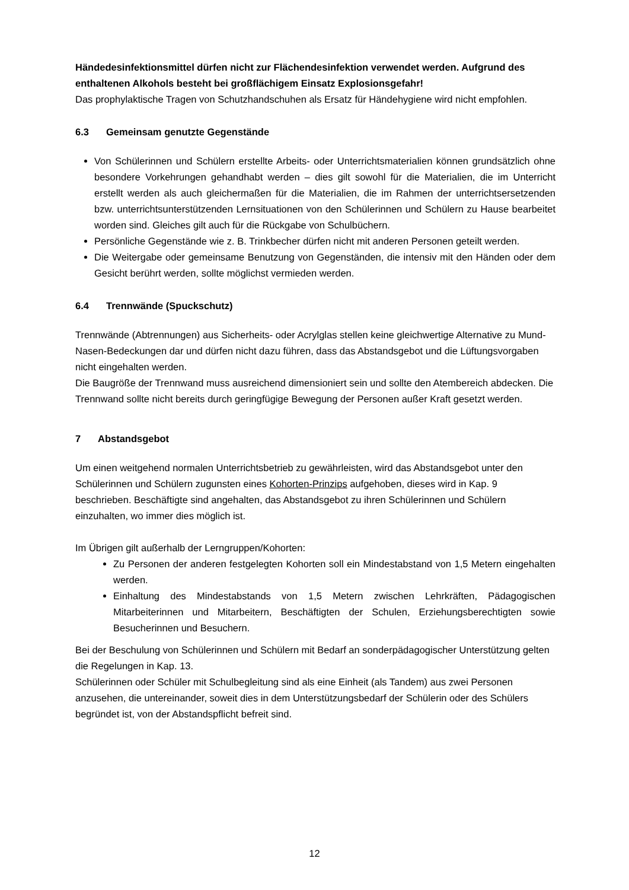Händedesinfektionsmittel dürfen nicht zur Flächendesinfektion verwendet werden. Aufgrund des enthaltenen Alkohols besteht bei großflächigem Einsatz Explosionsgefahr!
Das prophylaktische Tragen von Schutzhandschuhen als Ersatz für Händehygiene wird nicht empfohlen.
6.3 Gemeinsam genutzte Gegenstände
Von Schülerinnen und Schülern erstellte Arbeits- oder Unterrichtsmaterialien können grundsätzlich ohne besondere Vorkehrungen gehandhabt werden – dies gilt sowohl für die Materialien, die im Unterricht erstellt werden als auch gleichermaßen für die Materialien, die im Rahmen der unterrichtsersetzenden bzw. unterrichtsunterstützenden Lernsituationen von den Schülerinnen und Schülern zu Hause bearbeitet worden sind. Gleiches gilt auch für die Rückgabe von Schulbüchern.
Persönliche Gegenstände wie z. B. Trinkbecher dürfen nicht mit anderen Personen geteilt werden.
Die Weitergabe oder gemeinsame Benutzung von Gegenständen, die intensiv mit den Händen oder dem Gesicht berührt werden, sollte möglichst vermieden werden.
6.4 Trennwände (Spuckschutz)
Trennwände (Abtrennungen) aus Sicherheits- oder Acrylglas stellen keine gleichwertige Alternative zu Mund-Nasen-Bedeckungen dar und dürfen nicht dazu führen, dass das Abstandsgebot und die Lüftungsvorgaben nicht eingehalten werden.
Die Baugröße der Trennwand muss ausreichend dimensioniert sein und sollte den Atembereich abdecken. Die Trennwand sollte nicht bereits durch geringfügige Bewegung der Personen außer Kraft gesetzt werden.
7 Abstandsgebot
Um einen weitgehend normalen Unterrichtsbetrieb zu gewährleisten, wird das Abstandsgebot unter den Schülerinnen und Schülern zugunsten eines Kohorten-Prinzips aufgehoben, dieses wird in Kap. 9 beschrieben. Beschäftigte sind angehalten, das Abstandsgebot zu ihren Schülerinnen und Schülern einzuhalten, wo immer dies möglich ist.
Im Übrigen gilt außerhalb der Lerngruppen/Kohorten:
Zu Personen der anderen festgelegten Kohorten soll ein Mindestabstand von 1,5 Metern eingehalten werden.
Einhaltung des Mindestabstands von 1,5 Metern zwischen Lehrkräften, Pädagogischen Mitarbeiterinnen und Mitarbeitern, Beschäftigten der Schulen, Erziehungsberechtigten sowie Besucherinnen und Besuchern.
Bei der Beschulung von Schülerinnen und Schülern mit Bedarf an sonderpädagogischer Unterstützung gelten die Regelungen in Kap. 13.
Schülerinnen oder Schüler mit Schulbegleitung sind als eine Einheit (als Tandem) aus zwei Personen anzusehen, die untereinander, soweit dies in dem Unterstützungsbedarf der Schülerin oder des Schülers begründet ist, von der Abstandspflicht befreit sind.
12